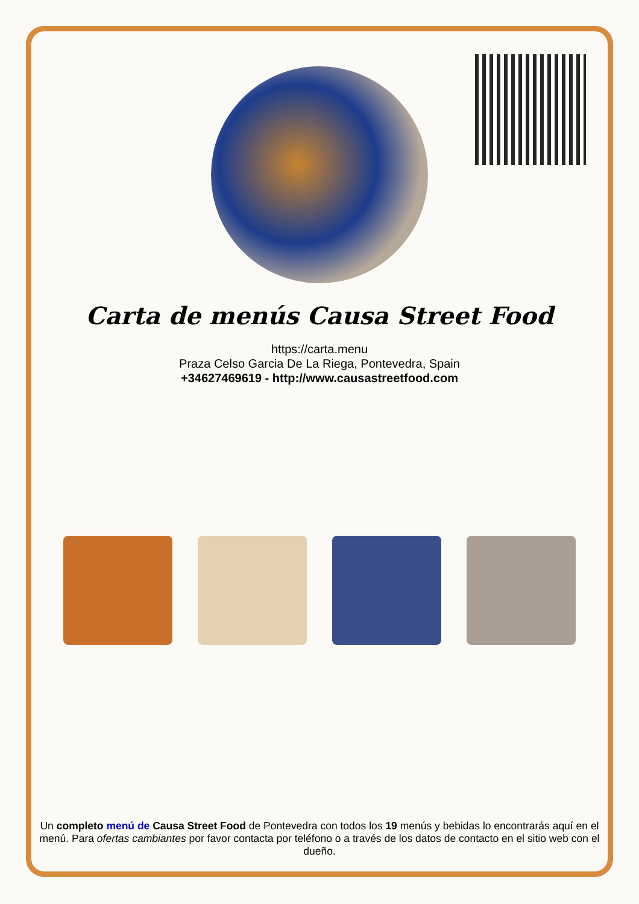Carta de menús Causa Street Food
https://carta.menu
Praza Celso Garcia De La Riega, Pontevedra, Spain
+34627469619 - http://www.causastreetfood.com
Un completo menú de Causa Street Food de Pontevedra con todos los 19 menús y bebidas lo encontrarás aquí en el menú. Para ofertas cambiantes por favor contacta por teléfono o a través de los datos de contacto en el sitio web con el dueño.